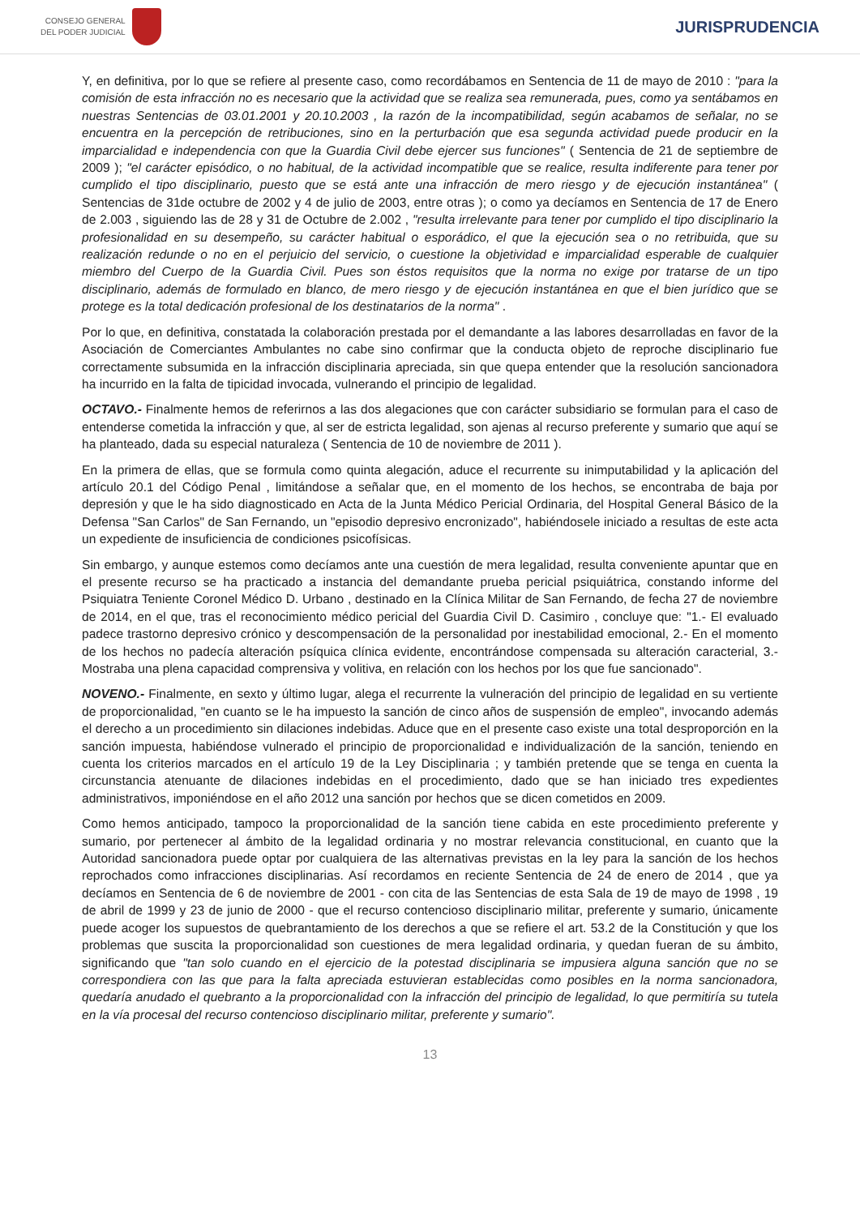CONSEJO GENERAL
DEL PODER JUDICIAL
JURISPRUDENCIA
Y, en definitiva, por lo que se refiere al presente caso, como recordábamos en Sentencia de 11 de mayo de 2010 : "para la comisión de esta infracción no es necesario que la actividad que se realiza sea remunerada, pues, como ya sentábamos en nuestras Sentencias de 03.01.2001 y 20.10.2003 , la razón de la incompatibilidad, según acabamos de señalar, no se encuentra en la percepción de retribuciones, sino en la perturbación que esa segunda actividad puede producir en la imparcialidad e independencia con que la Guardia Civil debe ejercer sus funciones" ( Sentencia de 21 de septiembre de 2009 ); "el carácter episódico, o no habitual, de la actividad incompatible que se realice, resulta indiferente para tener por cumplido el tipo disciplinario, puesto que se está ante una infracción de mero riesgo y de ejecución instantánea" ( Sentencias de 31de octubre de 2002 y 4 de julio de 2003, entre otras ); o como ya decíamos en Sentencia de 17 de Enero de 2.003 , siguiendo las de 28 y 31 de Octubre de 2.002 , "resulta irrelevante para tener por cumplido el tipo disciplinario la profesionalidad en su desempeño, su carácter habitual o esporádico, el que la ejecución sea o no retribuida, que su realización redunde o no en el perjuicio del servicio, o cuestione la objetividad e imparcialidad esperable de cualquier miembro del Cuerpo de la Guardia Civil. Pues son éstos requisitos que la norma no exige por tratarse de un tipo disciplinario, además de formulado en blanco, de mero riesgo y de ejecución instantánea en que el bien jurídico que se protege es la total dedicación profesional de los destinatarios de la norma" .
Por lo que, en definitiva, constatada la colaboración prestada por el demandante a las labores desarrolladas en favor de la Asociación de Comerciantes Ambulantes no cabe sino confirmar que la conducta objeto de reproche disciplinario fue correctamente subsumida en la infracción disciplinaria apreciada, sin que quepa entender que la resolución sancionadora ha incurrido en la falta de tipicidad invocada, vulnerando el principio de legalidad.
OCTAVO.- Finalmente hemos de referirnos a las dos alegaciones que con carácter subsidiario se formulan para el caso de entenderse cometida la infracción y que, al ser de estricta legalidad, son ajenas al recurso preferente y sumario que aquí se ha planteado, dada su especial naturaleza ( Sentencia de 10 de noviembre de 2011 ).
En la primera de ellas, que se formula como quinta alegación, aduce el recurrente su inimputabilidad y la aplicación del artículo 20.1 del Código Penal , limitándose a señalar que, en el momento de los hechos, se encontraba de baja por depresión y que le ha sido diagnosticado en Acta de la Junta Médico Pericial Ordinaria, del Hospital General Básico de la Defensa "San Carlos" de San Fernando, un "episodio depresivo encronizado", habiéndosele iniciado a resultas de este acta un expediente de insuficiencia de condiciones psicofísicas.
Sin embargo, y aunque estemos como decíamos ante una cuestión de mera legalidad, resulta conveniente apuntar que en el presente recurso se ha practicado a instancia del demandante prueba pericial psiquiátrica, constando informe del Psiquiatra Teniente Coronel Médico D. Urbano , destinado en la Clínica Militar de San Fernando, de fecha 27 de noviembre de 2014, en el que, tras el reconocimiento médico pericial del Guardia Civil D. Casimiro , concluye que: "1.- El evaluado padece trastorno depresivo crónico y descompensación de la personalidad por inestabilidad emocional, 2.- En el momento de los hechos no padecía alteración psíquica clínica evidente, encontrándose compensada su alteración caracterial, 3.-Mostraba una plena capacidad comprensiva y volitiva, en relación con los hechos por los que fue sancionado".
NOVENO.- Finalmente, en sexto y último lugar, alega el recurrente la vulneración del principio de legalidad en su vertiente de proporcionalidad, "en cuanto se le ha impuesto la sanción de cinco años de suspensión de empleo", invocando además el derecho a un procedimiento sin dilaciones indebidas. Aduce que en el presente caso existe una total desproporción en la sanción impuesta, habiéndose vulnerado el principio de proporcionalidad e individualización de la sanción, teniendo en cuenta los criterios marcados en el artículo 19 de la Ley Disciplinaria ; y también pretende que se tenga en cuenta la circunstancia atenuante de dilaciones indebidas en el procedimiento, dado que se han iniciado tres expedientes administrativos, imponiéndose en el año 2012 una sanción por hechos que se dicen cometidos en 2009.
Como hemos anticipado, tampoco la proporcionalidad de la sanción tiene cabida en este procedimiento preferente y sumario, por pertenecer al ámbito de la legalidad ordinaria y no mostrar relevancia constitucional, en cuanto que la Autoridad sancionadora puede optar por cualquiera de las alternativas previstas en la ley para la sanción de los hechos reprochados como infracciones disciplinarias. Así recordamos en reciente Sentencia de 24 de enero de 2014 , que ya decíamos en Sentencia de 6 de noviembre de 2001 - con cita de las Sentencias de esta Sala de 19 de mayo de 1998 , 19 de abril de 1999 y 23 de junio de 2000 - que el recurso contencioso disciplinario militar, preferente y sumario, únicamente puede acoger los supuestos de quebrantamiento de los derechos a que se refiere el art. 53.2 de la Constitución y que los problemas que suscita la proporcionalidad son cuestiones de mera legalidad ordinaria, y quedan fueran de su ámbito, significando que "tan solo cuando en el ejercicio de la potestad disciplinaria se impusiera alguna sanción que no se correspondiera con las que para la falta apreciada estuvieran establecidas como posibles en la norma sancionadora, quedaría anudado el quebranto a la proporcionalidad con la infracción del principio de legalidad, lo que permitiría su tutela en la vía procesal del recurso contencioso disciplinario militar, preferente y sumario".
13